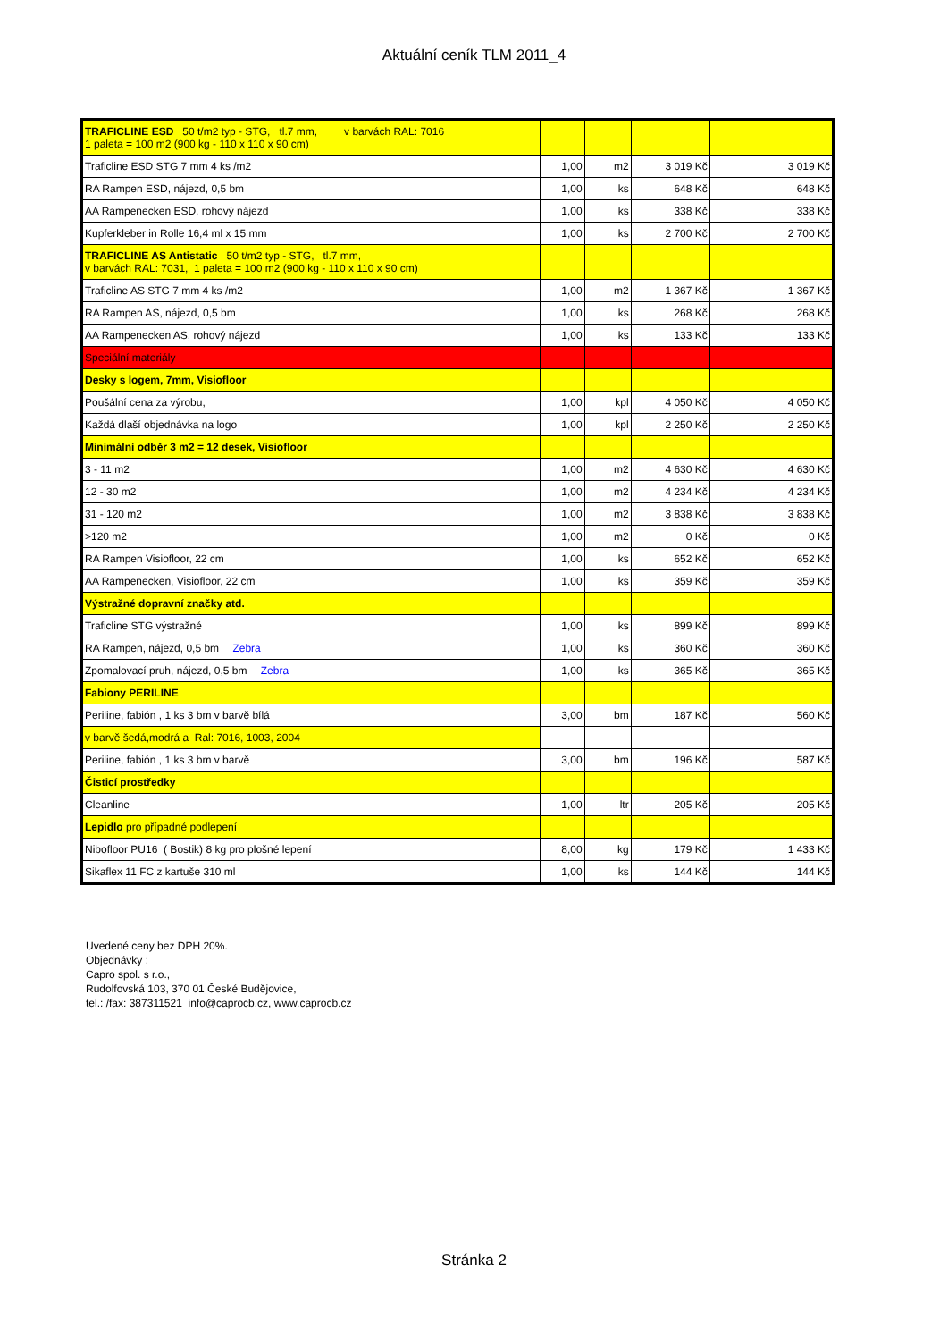Aktuální ceník TLM 2011_4
| TRAFICLINE ESD 50 t/m2 typ - STG, tl.7 mm, v barvách RAL: 7016 1 paleta = 100 m2 (900 kg - 110 x 110 x 90 cm) | | | | |
| Traficline ESD STG 7 mm 4 ks /m2 | 1,00 | m2 | 3 019 Kč | 3 019 Kč |
| RA Rampen ESD, nájezd, 0,5 bm | 1,00 | ks | 648 Kč | 648 Kč |
| AA Rampenecken ESD, rohový nájezd | 1,00 | ks | 338 Kč | 338 Kč |
| Kupferkleber in Rolle 16,4 ml x 15 mm | 1,00 | ks | 2 700 Kč | 2 700 Kč |
| TRAFICLINE AS Antistatic 50 t/m2 typ - STG, tl.7 mm, v barvách RAL: 7031, 1 paleta = 100 m2 (900 kg - 110 x 110 x 90 cm) | | | | |
| Traficline AS STG 7 mm 4 ks /m2 | 1,00 | m2 | 1 367 Kč | 1 367 Kč |
| RA Rampen AS, nájezd, 0,5 bm | 1,00 | ks | 268 Kč | 268 Kč |
| AA Rampenecken AS, rohový nájezd | 1,00 | ks | 133 Kč | 133 Kč |
| Speciální materiály | | | | |
| Desky s logem, 7mm, Visiofloor | | | | |
| Poušální cena za výrobu, | 1,00 | kpl | 4 050 Kč | 4 050 Kč |
| Každá dlaší objednávka na logo | 1,00 | kpl | 2 250 Kč | 2 250 Kč |
| Minimální odběr 3 m2 = 12 desek, Visiofloor | | | | |
| 3 - 11 m2 | 1,00 | m2 | 4 630 Kč | 4 630 Kč |
| 12 - 30 m2 | 1,00 | m2 | 4 234 Kč | 4 234 Kč |
| 31 - 120 m2 | 1,00 | m2 | 3 838 Kč | 3 838 Kč |
| >120 m2 | 1,00 | m2 | 0 Kč | 0 Kč |
| RA Rampen Visiofloor, 22 cm | 1,00 | ks | 652 Kč | 652 Kč |
| AA Rampenecken, Visiofloor, 22 cm | 1,00 | ks | 359 Kč | 359 Kč |
| Výstražné dopravní značky atd. | | | | |
| Traficline STG výstražné | 1,00 | ks | 899 Kč | 899 Kč |
| RA Rampen, nájezd, 0,5 bm Zebra | 1,00 | ks | 360 Kč | 360 Kč |
| Zpomalovací pruh, nájezd, 0,5 bm Zebra | 1,00 | ks | 365 Kč | 365 Kč |
| Fabiony PERILINE | | | | |
| Periline, fabión , 1 ks 3 bm v barvě bílá | 3,00 | bm | 187 Kč | 560 Kč |
| v barvě šedá,modrá a Ral: 7016, 1003, 2004 | | | | |
| Periline, fabión , 1 ks 3 bm v barvě | 3,00 | bm | 196 Kč | 587 Kč |
| Čisticí prostředky | | | | |
| Cleanline | 1,00 | ltr | 205 Kč | 205 Kč |
| Lepidlo pro případné podlepení | | | | |
| Nibofloor PU16 ( Bostik) 8 kg pro plošné lepení | 8,00 | kg | 179 Kč | 1 433 Kč |
| Sikaflex 11 FC z kartuše 310 ml | 1,00 | ks | 144 Kč | 144 Kč |
Uvedené ceny bez DPH 20%.
Objednávky :
Capro spol. s r.o.,
Rudolfovská 103, 370 01 České Budějovice,
tel.: /fax: 387311521 info@caprocb.cz, www.caprocb.cz
Stránka 2